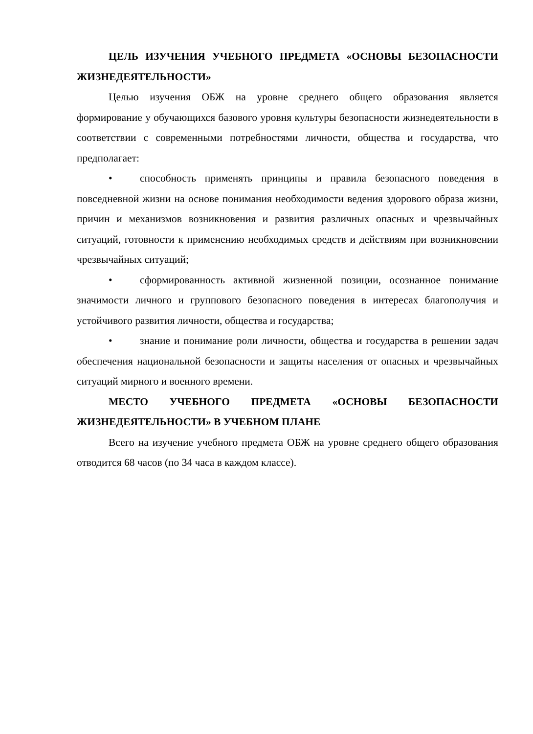ЦЕЛЬ ИЗУЧЕНИЯ УЧЕБНОГО ПРЕДМЕТА «ОСНОВЫ БЕЗОПАСНОСТИ ЖИЗНЕДЕЯТЕЛЬНОСТИ»
Целью изучения ОБЖ на уровне среднего общего образования является формирование у обучающихся базового уровня культуры безопасности жизнедеятельности в соответствии с современными потребностями личности, общества и государства, что предполагает:
• способность применять принципы и правила безопасного поведения в повседневной жизни на основе понимания необходимости ведения здорового образа жизни, причин и механизмов возникновения и развития различных опасных и чрезвычайных ситуаций, готовности к применению необходимых средств и действиям при возникновении чрезвычайных ситуаций;
• сформированность активной жизненной позиции, осознанное понимание значимости личного и группового безопасного поведения в интересах благополучия и устойчивого развития личности, общества и государства;
• знание и понимание роли личности, общества и государства в решении задач обеспечения национальной безопасности и защиты населения от опасных и чрезвычайных ситуаций мирного и военного времени.
МЕСТО УЧЕБНОГО ПРЕДМЕТА «ОСНОВЫ БЕЗОПАСНОСТИ ЖИЗНЕДЕЯТЕЛЬНОСТИ» В УЧЕБНОМ ПЛАНЕ
Всего на изучение учебного предмета ОБЖ на уровне среднего общего образования отводится 68 часов (по 34 часа в каждом классе).